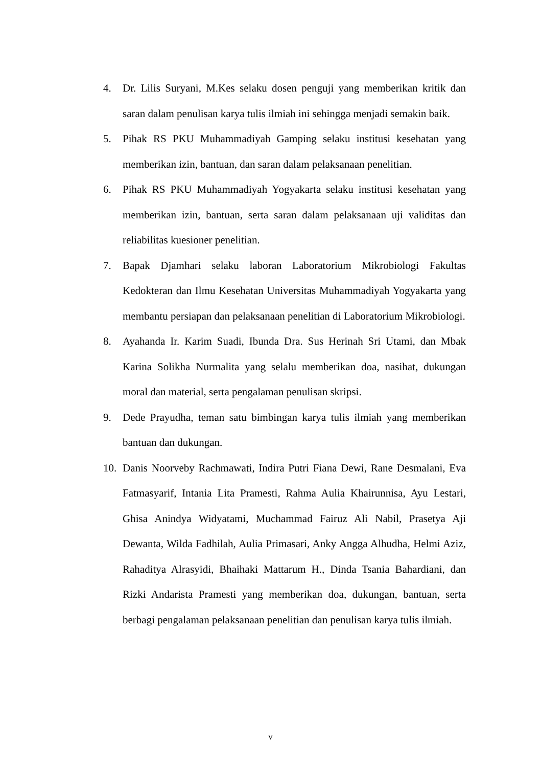4. Dr. Lilis Suryani, M.Kes selaku dosen penguji yang memberikan kritik dan saran dalam penulisan karya tulis ilmiah ini sehingga menjadi semakin baik.
5. Pihak RS PKU Muhammadiyah Gamping selaku institusi kesehatan yang memberikan izin, bantuan, dan saran dalam pelaksanaan penelitian.
6. Pihak RS PKU Muhammadiyah Yogyakarta selaku institusi kesehatan yang memberikan izin, bantuan, serta saran dalam pelaksanaan uji validitas dan reliabilitas kuesioner penelitian.
7. Bapak Djamhari selaku laboran Laboratorium Mikrobiologi Fakultas Kedokteran dan Ilmu Kesehatan Universitas Muhammadiyah Yogyakarta yang membantu persiapan dan pelaksanaan penelitian di Laboratorium Mikrobiologi.
8. Ayahanda Ir. Karim Suadi, Ibunda Dra. Sus Herinah Sri Utami, dan Mbak Karina Solikha Nurmalita yang selalu memberikan doa, nasihat, dukungan moral dan material, serta pengalaman penulisan skripsi.
9. Dede Prayudha, teman satu bimbingan karya tulis ilmiah yang memberikan bantuan dan dukungan.
10. Danis Noorveby Rachmawati, Indira Putri Fiana Dewi, Rane Desmalani, Eva Fatmasyarif, Intania Lita Pramesti, Rahma Aulia Khairunnisa, Ayu Lestari, Ghisa Anindya Widyatami, Muchammad Fairuz Ali Nabil, Prasetya Aji Dewanta, Wilda Fadhilah, Aulia Primasari, Anky Angga Alhudha, Helmi Aziz, Rahaditya Alrasyidi, Bhaihaki Mattarum H., Dinda Tsania Bahardiani, dan Rizki Andarista Pramesti yang memberikan doa, dukungan, bantuan, serta berbagi pengalaman pelaksanaan penelitian dan penulisan karya tulis ilmiah.
v